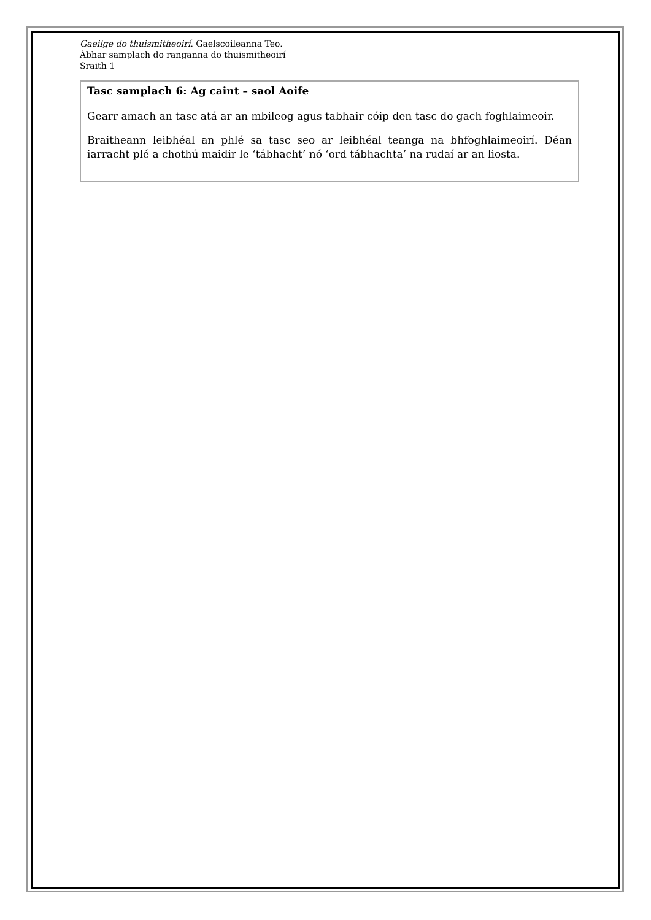Gaeilge do thuismitheoirí. Gaelscoileanna Teo.
Ábhar samplach do ranganna do thuismitheoirí
Sraith 1
Tasc samplach 6: Ag caint – saol Aoife
Gearr amach an tasc atá ar an mbileog agus tabhair cóip den tasc do gach foghlaimeoir.
Braitheann leibhéal an phlé sa tasc seo ar leibhéal teanga na bhfoghlaimeoirí. Déan iarracht plé a chothú maidir le ‘tábhacht’ nó ‘ord tábhachta’ na rudaí ar an liosta.